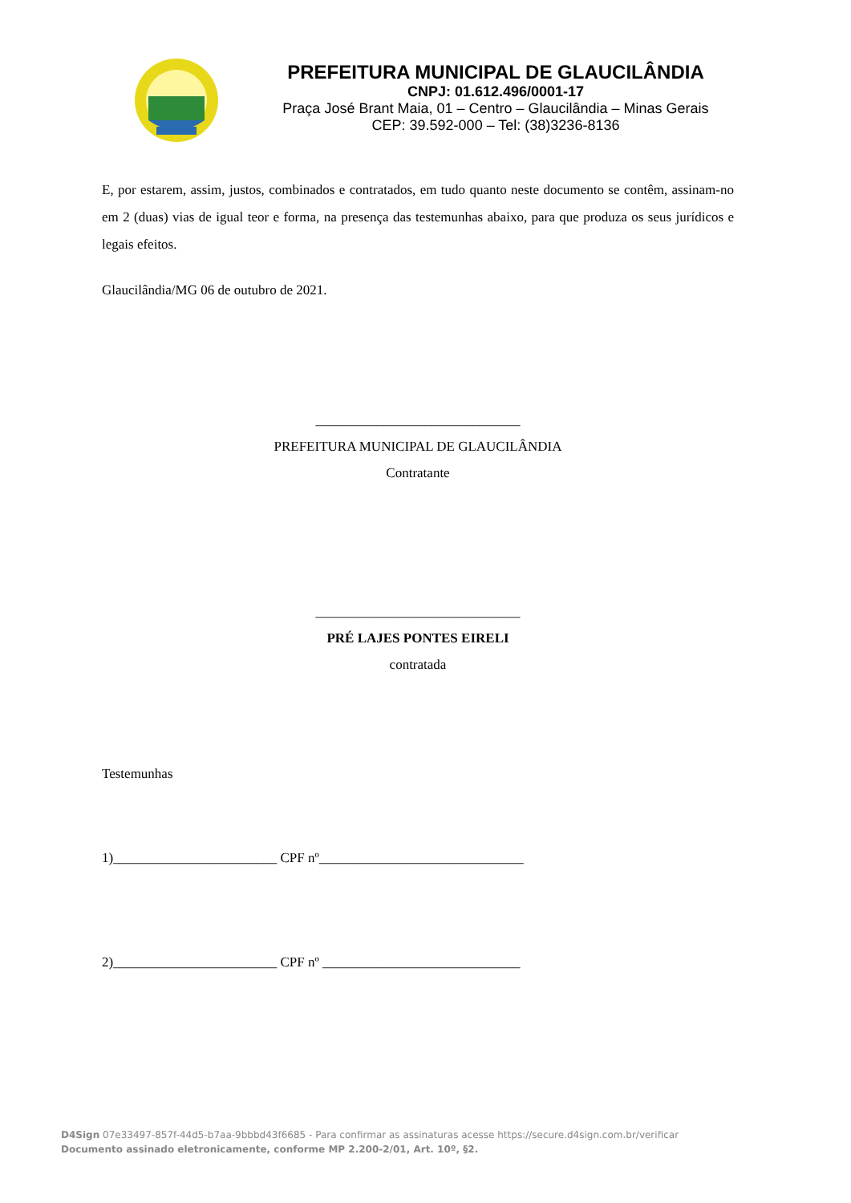PREFEITURA MUNICIPAL DE GLAUCILÂNDIA
CNPJ: 01.612.496/0001-17
Praça José Brant Maia, 01 – Centro – Glaucilândia – Minas Gerais
CEP: 39.592-000 – Tel: (38)3236-8136
E, por estarem, assim, justos, combinados e contratados, em tudo quanto neste documento se contêm, assinam-no em 2 (duas) vias de igual teor e forma, na presença das testemunhas abaixo, para que produza os seus jurídicos e legais efeitos.
Glaucilândia/MG 06 de outubro de 2021.
______________________________
PREFEITURA MUNICIPAL DE GLAUCILÂNDIA
Contratante
______________________________
PRÉ LAJES PONTES EIRELI
contratada
Testemunhas
1)________________________ CPF nº______________________________
2)________________________ CPF nº _____________________________
D4Sign 07e33497-857f-44d5-b7aa-9bbbd43f6685 - Para confirmar as assinaturas acesse https://secure.d4sign.com.br/verificar
Documento assinado eletronicamente, conforme MP 2.200-2/01, Art. 10º, §2.